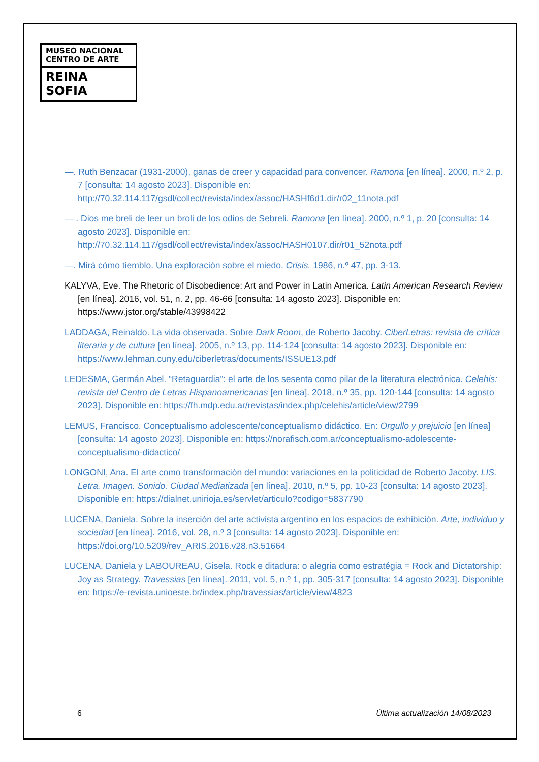MUSEO NACIONAL
CENTRO DE ARTE
REINA SOFIA
—. Ruth Benzacar (1931-2000), ganas de creer y capacidad para convencer. Ramona [en línea]. 2000, n.º 2, p. 7 [consulta: 14 agosto 2023]. Disponible en: http://70.32.114.117/gsdl/collect/revista/index/assoc/HASHf6d1.dir/r02_11nota.pdf
— . Dios me breli de leer un broli de los odios de Sebreli. Ramona [en línea]. 2000, n.º 1, p. 20 [consulta: 14 agosto 2023]. Disponible en: http://70.32.114.117/gsdl/collect/revista/index/assoc/HASH0107.dir/r01_52nota.pdf
—. Mirá cómo tiemblo. Una exploración sobre el miedo. Crisis. 1986, n.º 47, pp. 3-13.
KALYVA, Eve. The Rhetoric of Disobedience: Art and Power in Latin America. Latin American Research Review [en línea]. 2016, vol. 51, n. 2, pp. 46-66 [consulta: 14 agosto 2023]. Disponible en: https://www.jstor.org/stable/43998422
LADDAGA, Reinaldo. La vida observada. Sobre Dark Room, de Roberto Jacoby. CiberLetras: revista de crítica literaria y de cultura [en línea]. 2005, n.º 13, pp. 114-124 [consulta: 14 agosto 2023]. Disponible en: https://www.lehman.cuny.edu/ciberletras/documents/ISSUE13.pdf
LEDESMA, Germán Abel. “Retaguardia”: el arte de los sesenta como pilar de la literatura electrónica. Celehis: revista del Centro de Letras Hispanoamericanas [en línea]. 2018, n.º 35, pp. 120-144 [consulta: 14 agosto 2023]. Disponible en: https://fh.mdp.edu.ar/revistas/index.php/celehis/article/view/2799
LEMUS, Francisco. Conceptualismo adolescente/conceptualismo didáctico. En: Orgullo y prejuicio [en línea] [consulta: 14 agosto 2023]. Disponible en: https://norafisch.com.ar/conceptualismo-adolescente-conceptualismo-didactico/
LONGONI, Ana. El arte como transformación del mundo: variaciones en la politicidad de Roberto Jacoby. LIS. Letra. Imagen. Sonido. Ciudad Mediatizada [en línea]. 2010, n.º 5, pp. 10-23 [consulta: 14 agosto 2023]. Disponible en: https://dialnet.unirioja.es/servlet/articulo?codigo=5837790
LUCENA, Daniela. Sobre la inserción del arte activista argentino en los espacios de exhibición. Arte, individuo y sociedad [en línea]. 2016, vol. 28, n.º 3 [consulta: 14 agosto 2023]. Disponible en: https://doi.org/10.5209/rev_ARIS.2016.v28.n3.51664
LUCENA, Daniela y LABOUREAU, Gisela. Rock e ditadura: o alegria como estratégia = Rock and Dictatorship: Joy as Strategy. Travessias [en línea]. 2011, vol. 5, n.º 1, pp. 305-317 [consulta: 14 agosto 2023]. Disponible en: https://e-revista.unioeste.br/index.php/travessias/article/view/4823
6 Última actualización 14/08/2023